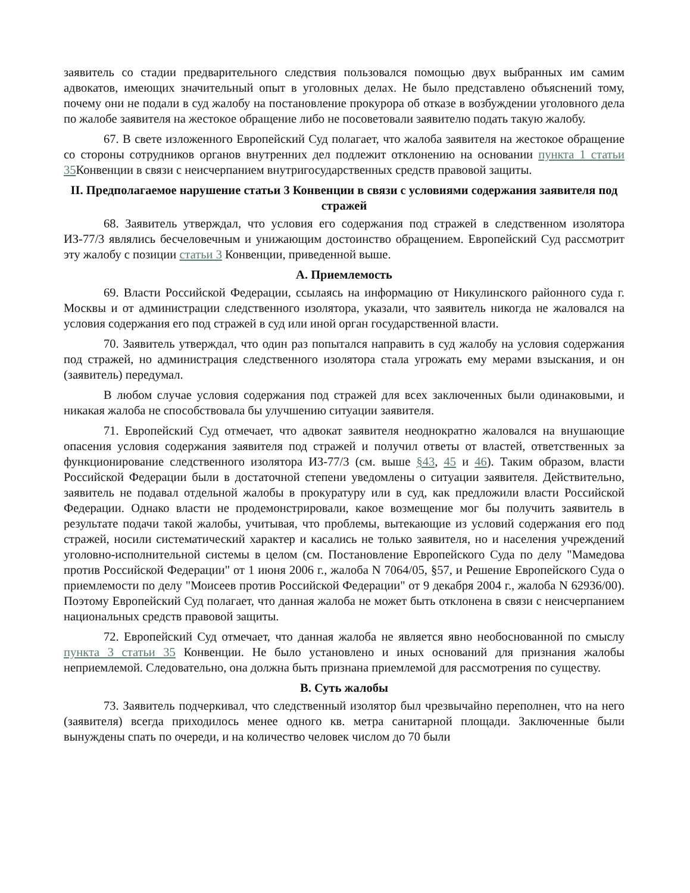заявитель со стадии предварительного следствия пользовался помощью двух выбранных им самим адвокатов, имеющих значительный опыт в уголовных делах. Не было представлено объяснений тому, почему они не подали в суд жалобу на постановление прокурора об отказе в возбуждении уголовного дела по жалобе заявителя на жестокое обращение либо не посоветовали заявителю подать такую жалобу.
67. В свете изложенного Европейский Суд полагает, что жалоба заявителя на жестокое обращение со стороны сотрудников органов внутренних дел подлежит отклонению на основании пункта 1 статьи 35 Конвенции в связи с неисчерпанием внутригосударственных средств правовой защиты.
II. Предполагаемое нарушение статьи 3 Конвенции в связи с условиями содержания заявителя под стражей
68. Заявитель утверждал, что условия его содержания под стражей в следственном изолятора ИЗ-77/3 являлись бесчеловечным и унижающим достоинство обращением. Европейский Суд рассмотрит эту жалобу с позиции статьи 3 Конвенции, приведенной выше.
A. Приемлемость
69. Власти Российской Федерации, ссылаясь на информацию от Никулинского районного суда г. Москвы и от администрации следственного изолятора, указали, что заявитель никогда не жаловался на условия содержания его под стражей в суд или иной орган государственной власти.
70. Заявитель утверждал, что один раз попытался направить в суд жалобу на условия содержания под стражей, но администрация следственного изолятора стала угрожать ему мерами взыскания, и он (заявитель) передумал.
В любом случае условия содержания под стражей для всех заключенных были одинаковыми, и никакая жалоба не способствовала бы улучшению ситуации заявителя.
71. Европейский Суд отмечает, что адвокат заявителя неоднократно жаловался на внушающие опасения условия содержания заявителя под стражей и получил ответы от властей, ответственных за функционирование следственного изолятора ИЗ-77/3 (см. выше §43, 45 и 46). Таким образом, власти Российской Федерации были в достаточной степени уведомлены о ситуации заявителя. Действительно, заявитель не подавал отдельной жалобы в прокуратуру или в суд, как предложили власти Российской Федерации. Однако власти не продемонстрировали, какое возмещение мог бы получить заявитель в результате подачи такой жалобы, учитывая, что проблемы, вытекающие из условий содержания его под стражей, носили систематический характер и касались не только заявителя, но и населения учреждений уголовно-исполнительной системы в целом (см. Постановление Европейского Суда по делу "Мамедова против Российской Федерации" от 1 июня 2006 г., жалоба N 7064/05, §57, и Решение Европейского Суда о приемлемости по делу "Моисеев против Российской Федерации" от 9 декабря 2004 г., жалоба N 62936/00). Поэтому Европейский Суд полагает, что данная жалоба не может быть отклонена в связи с неисчерпанием национальных средств правовой защиты.
72. Европейский Суд отмечает, что данная жалоба не является явно необоснованной по смыслу пункта 3 статьи 35 Конвенции. Не было установлено и иных оснований для признания жалобы неприемлемой. Следовательно, она должна быть признана приемлемой для рассмотрения по существу.
B. Суть жалобы
73. Заявитель подчеркивал, что следственный изолятор был чрезвычайно переполнен, что на него (заявителя) всегда приходилось менее одного кв. метра санитарной площади. Заключенные были вынуждены спать по очереди, и на количество человек числом до 70 были